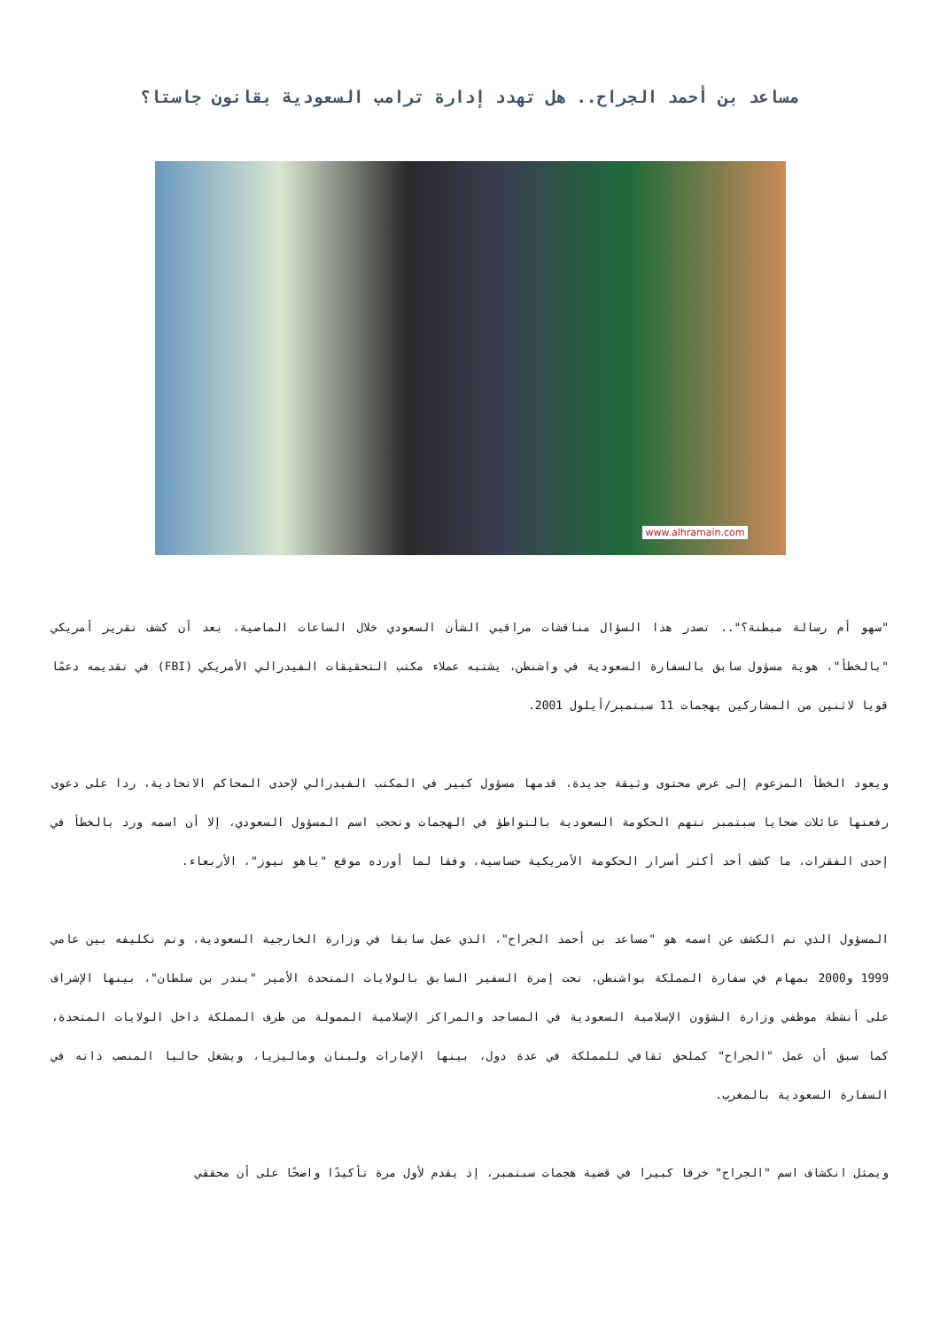مساعد بن أحمد الجراح.. هل تهدد إدارة ترامب السعودية بقانون جاستا؟
www.alhramain.com
"سهو أم رسالة مبطنة؟".. تصدر هذا السؤال مناقشات مراقبي الشأن السعودي خلال الساعات الماضية، بعد أن كشف تقرير أمريكي "بالخطأ"، هوية مسؤول سابق بالسفارة السعودية في واشنطن، يشتبه عملاء مكتب التحقيقات الفيدرالي الأمريكي (FBI) في تقديمه دعمًا قويا لاثنين من المشاركين بهجمات 11 سبتمبر/أيلول 2001.
ويعود الخطأ المزعوم إلى عرض محتوى وثيقة جديدة، قدمها مسؤول كبير في المكتب الفيدرالي لإحدى المحاكم الاتحادية، ردا على دعوى رفعتها عائلات ضحايا سبتمبر تتهم الحكومة السعودية بالتواطؤ في الهجمات وتحجب اسم المسؤول السعودي، إلا أن اسمه ورد بالخطأ في إحدى الفقرات، ما كشف أحد أكثر أسرار الحكومة الأمريكية حساسية، وفقا لما أورده موقع "ياهو نيوز"، الأربعاء.
المسؤول الذي تم الكشف عن اسمه هو "مساعد بن أحمد الجراح"، الذي عمل سابقا في وزارة الخارجية السعودية، وتم تكليفه بين عامي 1999 و2000 بمهام في سفارة المملكة بواشنطن، تحت إمرة السفير السابق بالولايات المتحدة الأمير "بندر بن سلطان"، بينها الإشراف على أنشطة موظفي وزارة الشؤون الإسلامية السعودية في المساجد والمراكز الإسلامية الممولة من طرف المملكة داخل الولايات المتحدة، كما سبق أن عمل "الجراح" كملحق ثقافي للمملكة في عدة دول، بينها الإمارات ولبنان وماليزيا، ويشغل حاليا المنصب ذاته في السفارة السعودية بالمغرب.
ويمثل انكشاف اسم "الجراح" خرقا كبيرا في قضية هجمات سبتمبر، إذ يقدم لأول مرة تأكيدًا واضحًا على أن محققي